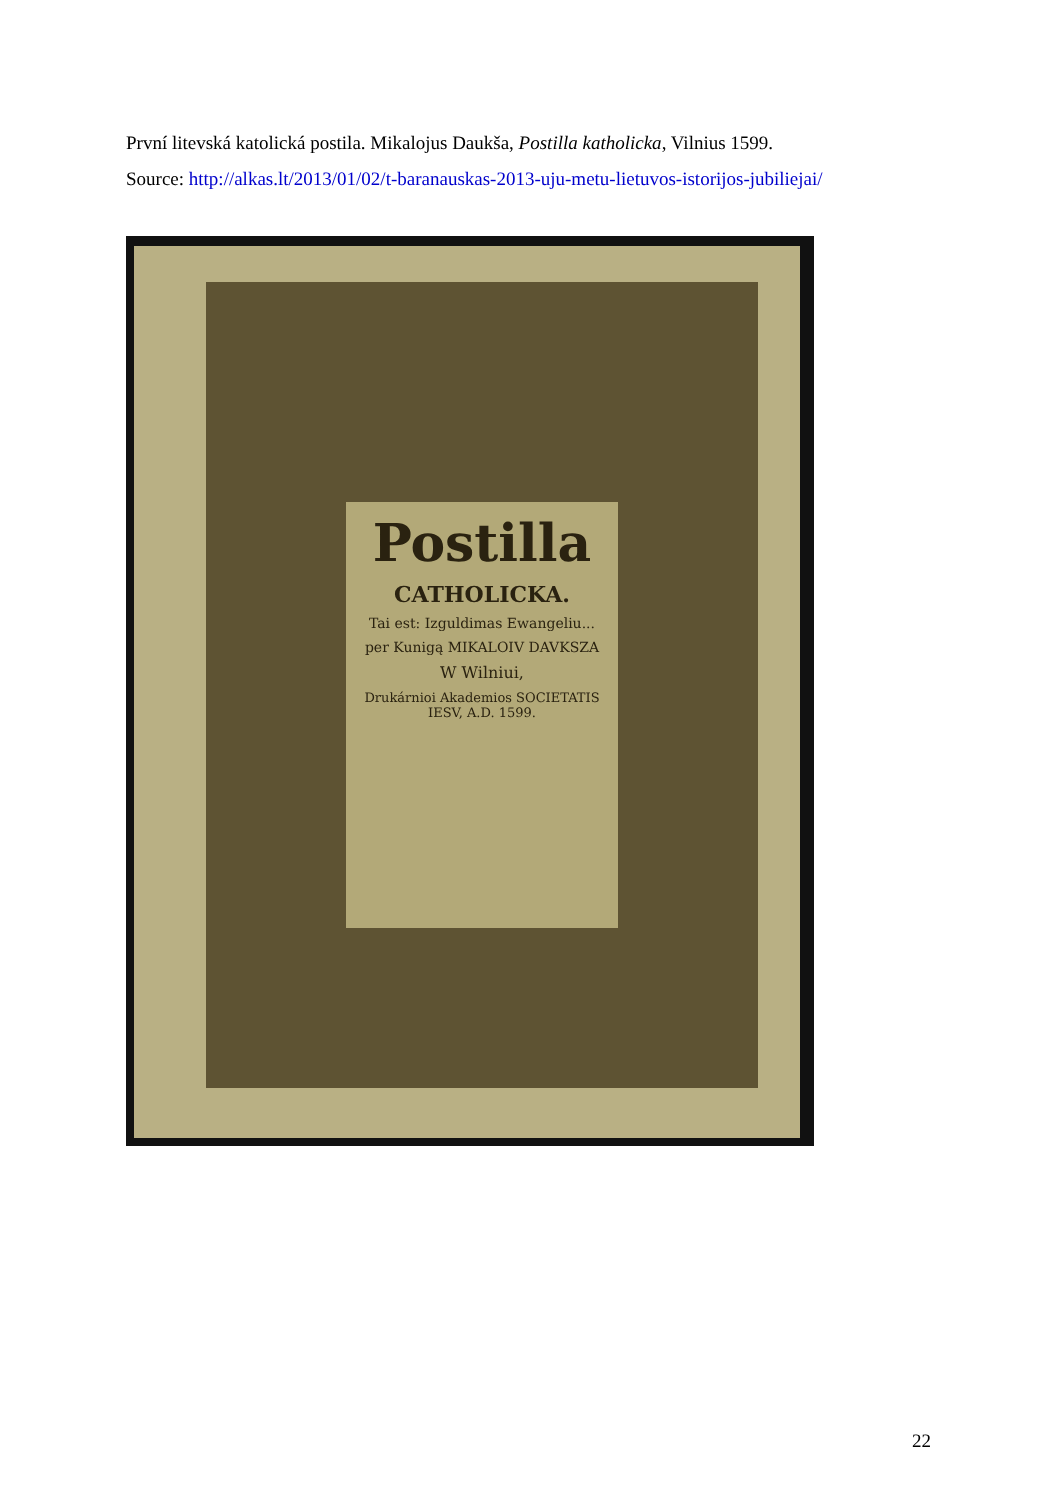První litevská katolická postila. Mikalojus Daukša, Postilla katholicka, Vilnius 1599.
Source: http://alkas.lt/2013/01/02/t-baranauskas-2013-uju-metu-lietuvos-istorijos-jubiliejai/
Postilla
CATHOLICKA.
Tai est: Izguldimas Ewangeliu...
per Kunigą MIKALOIV DAVKSZA
W Wilniui,
Drukárnioi Akademios SOCIETATIS IESV, A.D. 1599.
22